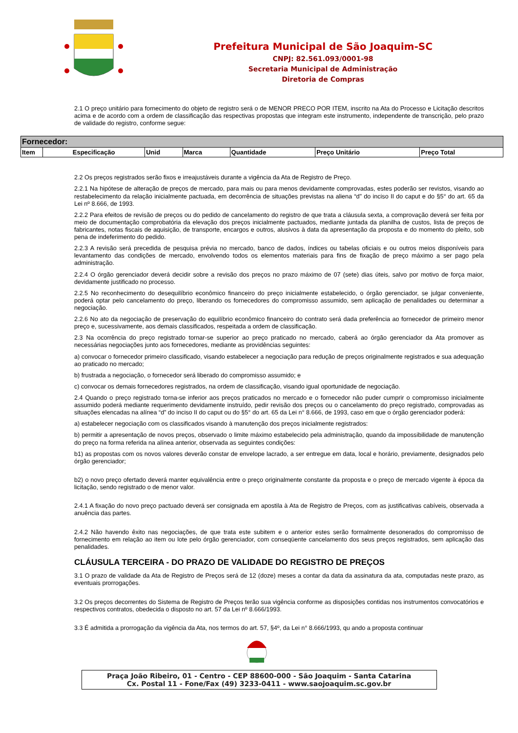Prefeitura Municipal de São Joaquim-SC
CNPJ: 82.561.093/0001-98
Secretaria Municipal de Administração
Diretoria de Compras
2.1 O preço unitário para fornecimento do objeto de registro será o de MENOR PRECO POR ITEM, inscrito na Ata do Processo e Licitação descritos acima e de acordo com a ordem de classificação das respectivas propostas que integram este instrumento, independente de transcrição, pelo prazo de validade do registro, conforme segue:
| Fornecedor: | | | | | | |
| --- | --- | --- | --- | --- | --- | --- |
| Item | Especificação | Unid | Marca | Quantidade | Preço Unitário | Preço Total |
2.2 Os preços registrados serão fixos e irreajustáveis durante a vigência da Ata de Registro de Preço.
2.2.1 Na hipótese de alteração de preços de mercado, para mais ou para menos devidamente comprovadas, estes poderão ser revistos, visando ao restabelecimento da relação inicialmente pactuada, em decorrência de situações previstas na aliena “d” do inciso II do caput e do §5° do art. 65 da Lei nº 8.666, de 1993.
2.2.2 Para efeitos de revisão de preços ou do pedido de cancelamento do registro de que trata a cláusula sexta, a comprovação deverá ser feita por meio de documentação comprobatória da elevação dos preços inicialmente pactuados, mediante juntada da planilha de custos, lista de preços de fabricantes, notas fiscais de aquisição, de transporte, encargos e outros, alusivos à data da apresentação da proposta e do momento do pleito, sob pena de indeferimento do pedido.
2.2.3 A revisão será precedida de pesquisa prévia no mercado, banco de dados, índices ou tabelas oficiais e ou outros meios disponíveis para levantamento das condições de mercado, envolvendo todos os elementos materiais para fins de fixação de preço máximo a ser pago pela administração.
2.2.4 O órgão gerenciador deverá decidir sobre a revisão dos preços no prazo máximo de 07 (sete) dias úteis, salvo por motivo de força maior, devidamente justificado no processo.
2.2.5 No reconhecimento do desequilíbrio econômico financeiro do preço inicialmente estabelecido, o órgão gerenciador, se julgar conveniente, poderá optar pelo cancelamento do preço, liberando os fornecedores do compromisso assumido, sem aplicação de penalidades ou determinar a negociação.
2.2.6 No ato da negociação de preservação do equilíbrio econômico financeiro do contrato será dada preferência ao fornecedor de primeiro menor preço e, sucessivamente, aos demais classificados, respeitada a ordem de classificação.
2.3 Na ocorrência do preço registrado tornar-se superior ao preço praticado no mercado, caberá ao órgão gerenciador da Ata promover as necessárias negociações junto aos fornecedores, mediante as providências seguintes:
a) convocar o fornecedor primeiro classificado, visando estabelecer a negociação para redução de preços originalmente registrados e sua adequação ao praticado no mercado;
b) frustrada a negociação, o fornecedor será liberado do compromisso assumido; e
c) convocar os demais fornecedores registrados, na ordem de classificação, visando igual oportunidade de negociação.
2.4 Quando o preço registrado torna-se inferior aos preços praticados no mercado e o fornecedor não puder cumprir o compromisso inicialmente assumido poderá mediante requerimento devidamente instruído, pedir revisão dos preços ou o cancelamento do preço registrado, comprovadas as situações elencadas na alínea “d” do inciso II do caput ou do §5° do art. 65 da Lei n° 8.666, de 1993, caso em que o órgão gerenciador poderá:
a) estabelecer negociação com os classificados visando à manutenção dos preços inicialmente registrados:
b) permitir a apresentação de novos preços, observado o limite máximo estabelecido pela administração, quando da impossibilidade de manutenção do preço na forma referida na alínea anterior, observada as seguintes condições:
b1) as propostas com os novos valores deverão constar de envelope lacrado, a ser entregue em data, local e horário, previamente, designados pelo órgão gerenciador;
b2) o novo preço ofertado deverá manter equivalência entre o preço originalmente constante da proposta e o preço de mercado vigente à época da licitação, sendo registrado o de menor valor.
2.4.1 A fixação do novo preço pactuado deverá ser consignada em apostila à Ata de Registro de Preços, com as justificativas cabíveis, observada a anuência das partes.
2.4.2 Não havendo êxito nas negociações, de que trata este subitem e o anterior estes serão formalmente desonerados do compromisso de fornecimento em relação ao item ou lote pelo órgão gerenciador, com conseqüente cancelamento dos seus preços registrados, sem aplicação das penalidades.
CLÁUSULA TERCEIRA - DO PRAZO DE VALIDADE DO REGISTRO DE PREÇOS
3.1 O prazo de validade da Ata de Registro de Preços será de 12 (doze) meses a contar da data da assinatura da ata, computadas neste prazo, as eventuais prorrogações.
3.2 Os preços decorrentes do Sistema de Registro de Preços terão sua vigência conforme as disposições contidas nos instrumentos convocatórios e respectivos contratos, obedecida o disposto no art. 57 da Lei nº 8.666/1993.
3.3 É admitida a prorrogação da vigência da Ata, nos termos do art. 57, §4º, da Lei n° 8.666/1993, qu ando a proposta continuar
Praça João Ribeiro, 01 - Centro - CEP 88600-000 - São Joaquim - Santa Catarina
Cx. Postal 11 - Fone/Fax (49) 3233-0411 - www.saojoaquim.sc.gov.br